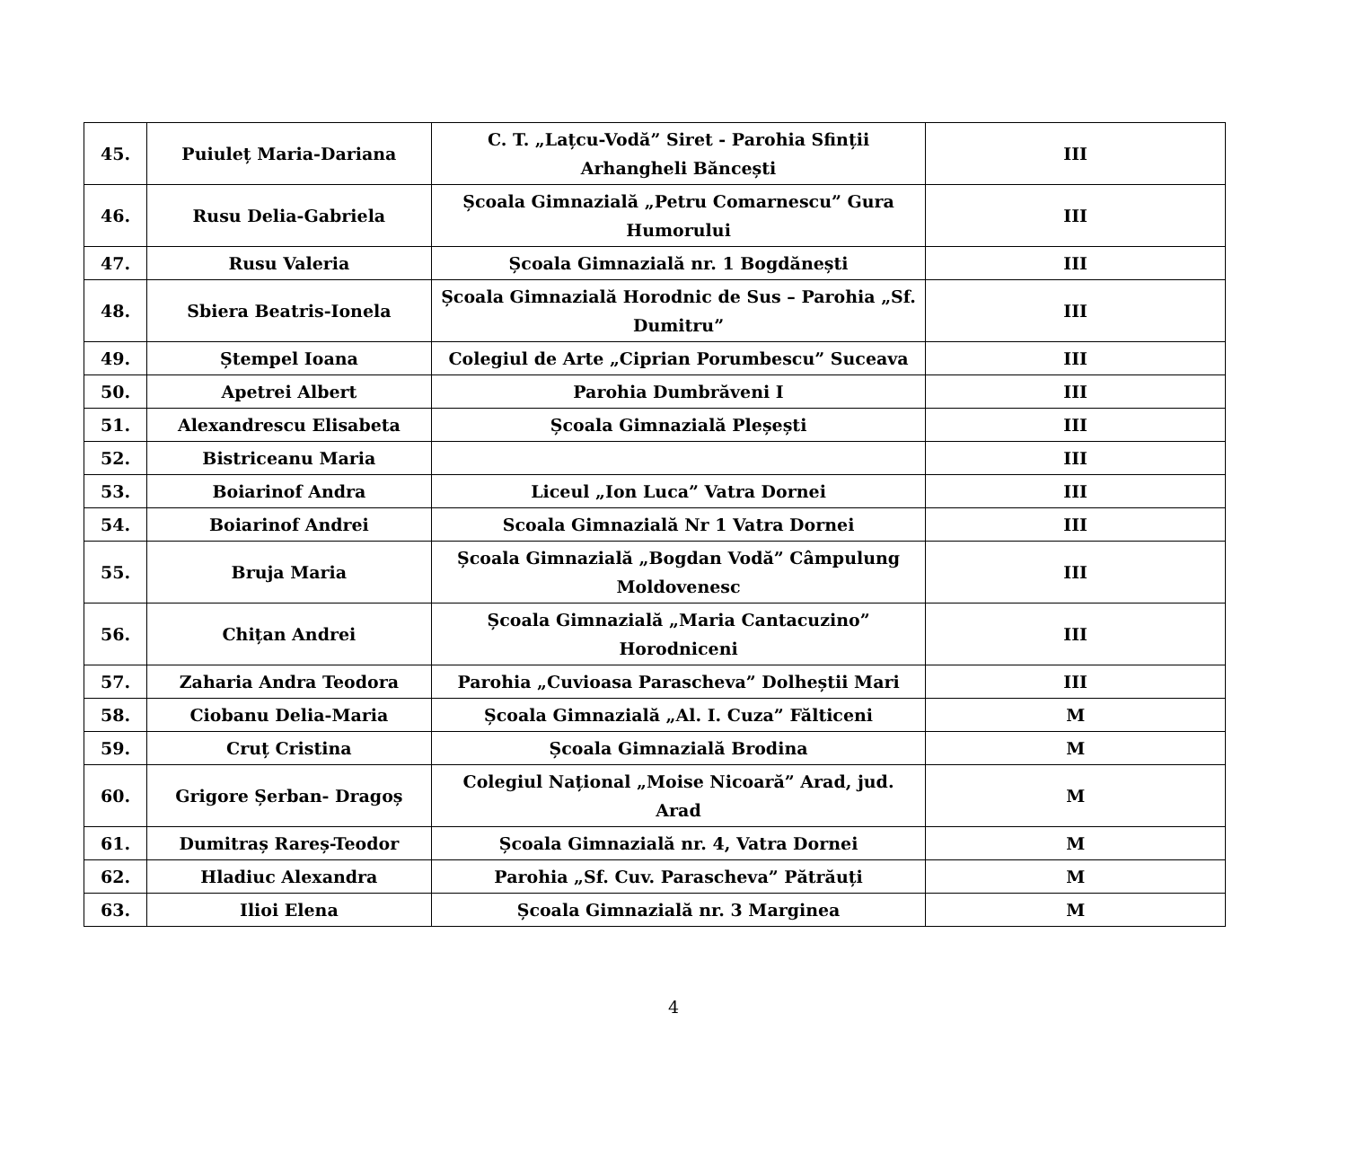| 45. | Puiuleț Maria-Dariana | C. T. „Lațcu-Vodă” Siret - Parohia Sfinții Arhangheli Băncești | III |
| 46. | Rusu Delia-Gabriela | Școala Gimnazială „Petru Comarnescu” Gura Humorului | III |
| 47. | Rusu Valeria | Școala Gimnazială nr. 1 Bogdănești | III |
| 48. | Sbiera Beatris-Ionela | Școala Gimnazială Horodnic de Sus – Parohia „Sf. Dumitru” | III |
| 49. | Ștempel Ioana | Colegiul de Arte „Ciprian Porumbescu” Suceava | III |
| 50. | Apetrei Albert | Parohia Dumbrăveni I | III |
| 51. | Alexandrescu Elisabeta | Școala Gimnazială Pleșești | III |
| 52. | Bistriceanu Maria | | III |
| 53. | Boiarinof Andra | Liceul „Ion Luca” Vatra Dornei | III |
| 54. | Boiarinof Andrei | Scoala Gimnazială Nr 1 Vatra Dornei | III |
| 55. | Bruja Maria | Școala Gimnazială „Bogdan Vodă” Câmpulung Moldovenesc | III |
| 56. | Chițan Andrei | Școala Gimnazială „Maria Cantacuzino” Horodniceni | III |
| 57. | Zaharia Andra Teodora | Parohia „Cuvioasa Parascheva” Dolheștii Mari | III |
| 58. | Ciobanu Delia-Maria | Școala Gimnazială „Al. I. Cuza” Fălticeni | M |
| 59. | Cruț Cristina | Școala Gimnazială Brodina | M |
| 60. | Grigore Șerban- Dragoș | Colegiul Național „Moise Nicoară” Arad, jud. Arad | M |
| 61. | Dumitraș Rareș-Teodor | Școala Gimnazială nr. 4, Vatra Dornei | M |
| 62. | Hladiuc Alexandra | Parohia „Sf. Cuv. Parascheva” Pătrăuți | M |
| 63. | Ilioi Elena | Școala Gimnazială nr. 3 Marginea | M |
4